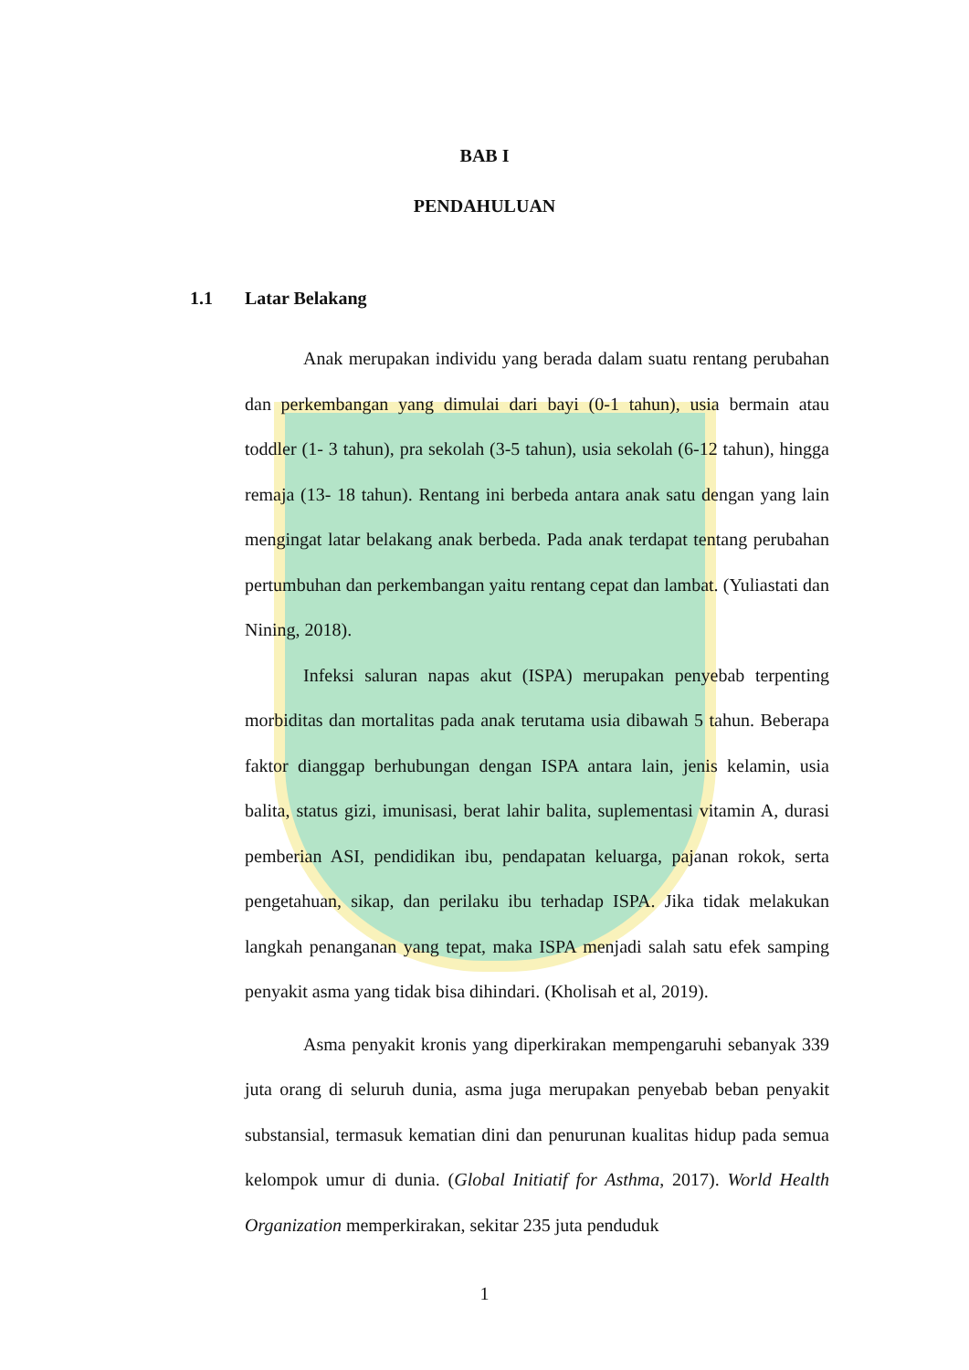BAB I
PENDAHULUAN
1.1 Latar Belakang
Anak merupakan individu yang berada dalam suatu rentang perubahan dan perkembangan yang dimulai dari bayi (0-1 tahun), usia bermain atau toddler (1- 3 tahun), pra sekolah (3-5 tahun), usia sekolah (6-12 tahun), hingga remaja (13- 18 tahun). Rentang ini berbeda antara anak satu dengan yang lain mengingat latar belakang anak berbeda. Pada anak terdapat tentang perubahan pertumbuhan dan perkembangan yaitu rentang cepat dan lambat. (Yuliastati dan Nining, 2018).
Infeksi saluran napas akut (ISPA) merupakan penyebab terpenting morbiditas dan mortalitas pada anak terutama usia dibawah 5 tahun. Beberapa faktor dianggap berhubungan dengan ISPA antara lain, jenis kelamin, usia balita, status gizi, imunisasi, berat lahir balita, suplementasi vitamin A, durasi pemberian ASI, pendidikan ibu, pendapatan keluarga, pajanan rokok, serta pengetahuan, sikap, dan perilaku ibu terhadap ISPA. Jika tidak melakukan langkah penanganan yang tepat, maka ISPA menjadi salah satu efek samping penyakit asma yang tidak bisa dihindari. (Kholisah et al, 2019).
Asma penyakit kronis yang diperkirakan mempengaruhi sebanyak 339 juta orang di seluruh dunia, asma juga merupakan penyebab beban penyakit substansial, termasuk kematian dini dan penurunan kualitas hidup pada semua kelompok umur di dunia. (Global Initiatif for Asthma, 2017). World Health Organization memperkirakan, sekitar 235 juta penduduk
1